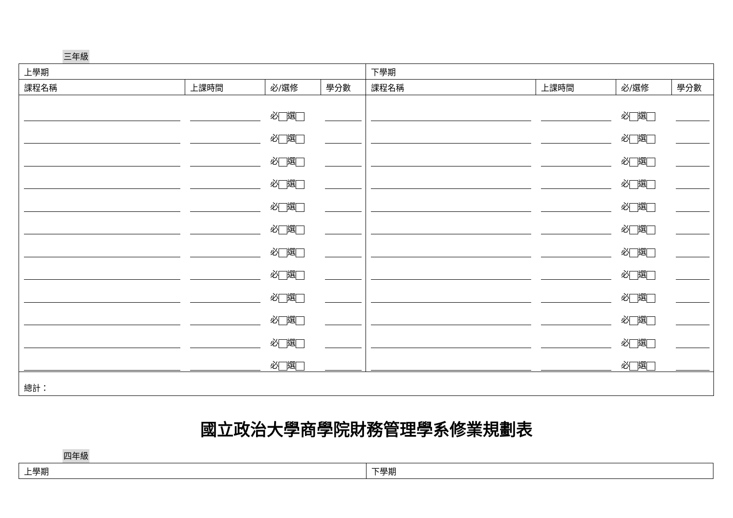三年級
| 上學期 | | | | 下學期 | | | |
| 課程名稱 | 上課時間 | 必/選修 | 學分數 | 課程名稱 | 上課時間 | 必/選修 | 學分數 |
| | | 必 選 必 選 必 選 必 選 必 選 必 選 必 選 必 選 必 選 必 選 必 選 必 選 | | | | 必 選 必 選 必 選 必 選 必 選 必 選 必 選 必 選 必 選 必 選 必 選 必 選 | |
| 總計： | | | | | | | |
國立政治大學商學院財務管理學系修業規劃表
四年級
| 上學期 | 下學期 |